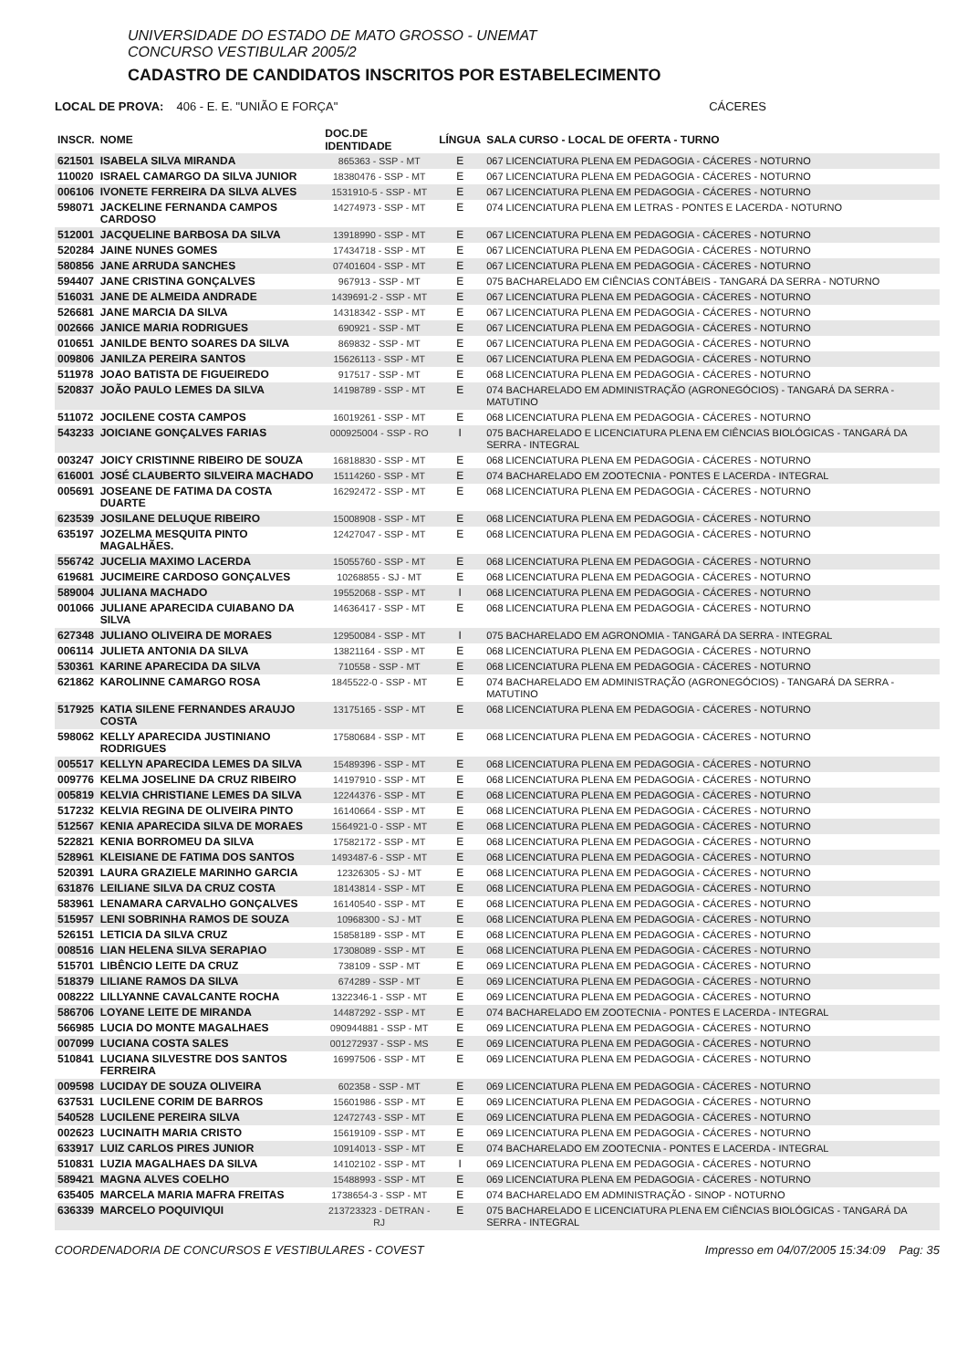UNIVERSIDADE DO ESTADO DE MATO GROSSO - UNEMAT
CONCURSO VESTIBULAR 2005/2
CADASTRO DE CANDIDATOS INSCRITOS POR ESTABELECIMENTO
LOCAL DE PROVA: 406 - E. E. "UNIÃO E FORÇA" CÁCERES
| INSCR. | NOME | DOC.DE IDENTIDADE | LÍNGUA | SALA CURSO - LOCAL DE OFERTA - TURNO |
| --- | --- | --- | --- | --- |
| 621501 | ISABELA SILVA MIRANDA | 865363 - SSP - MT | E | 067 LICENCIATURA PLENA EM PEDAGOGIA - CÁCERES - NOTURNO |
| 110020 | ISRAEL CAMARGO DA SILVA JUNIOR | 18380476 - SSP - MT | E | 067 LICENCIATURA PLENA EM PEDAGOGIA - CÁCERES - NOTURNO |
| 006106 | IVONETE FERREIRA DA SILVA ALVES | 1531910-5 - SSP - MT | E | 067 LICENCIATURA PLENA EM PEDAGOGIA - CÁCERES - NOTURNO |
| 598071 | JACKELINE FERNANDA CAMPOS CARDOSO | 14274973 - SSP - MT | E | 074 LICENCIATURA PLENA EM LETRAS - PONTES E LACERDA - NOTURNO |
| 512001 | JACQUELINE BARBOSA DA SILVA | 13918990 - SSP - MT | E | 067 LICENCIATURA PLENA EM PEDAGOGIA - CÁCERES - NOTURNO |
| 520284 | JAINE NUNES GOMES | 17434718 - SSP - MT | E | 067 LICENCIATURA PLENA EM PEDAGOGIA - CÁCERES - NOTURNO |
| 580856 | JANE ARRUDA SANCHES | 07401604 - SSP - MT | E | 067 LICENCIATURA PLENA EM PEDAGOGIA - CÁCERES - NOTURNO |
| 594407 | JANE CRISTINA GONÇALVES | 967913 - SSP - MT | E | 075 BACHARELADO EM CIÊNCIAS CONTÁBEIS - TANGARÁ DA SERRA - NOTURNO |
| 516031 | JANE DE ALMEIDA ANDRADE | 1439691-2 - SSP - MT | E | 067 LICENCIATURA PLENA EM PEDAGOGIA - CÁCERES - NOTURNO |
| 526681 | JANE MARCIA DA SILVA | 14318342 - SSP - MT | E | 067 LICENCIATURA PLENA EM PEDAGOGIA - CÁCERES - NOTURNO |
| 002666 | JANICE MARIA RODRIGUES | 690921 - SSP - MT | E | 067 LICENCIATURA PLENA EM PEDAGOGIA - CÁCERES - NOTURNO |
| 010651 | JANILDE BENTO SOARES DA SILVA | 869832 - SSP - MT | E | 067 LICENCIATURA PLENA EM PEDAGOGIA - CÁCERES - NOTURNO |
| 009806 | JANILZA PEREIRA SANTOS | 15626113 - SSP - MT | E | 067 LICENCIATURA PLENA EM PEDAGOGIA - CÁCERES - NOTURNO |
| 511978 | JOAO BATISTA DE FIGUEIREDO | 917517 - SSP - MT | E | 068 LICENCIATURA PLENA EM PEDAGOGIA - CÁCERES - NOTURNO |
| 520837 | JOÃO PAULO LEMES DA SILVA | 14198789 - SSP - MT | E | 074 BACHARELADO EM ADMINISTRAÇÃO (AGRONEGÓCIOS) - TANGARÁ DA SERRA - MATUTINO |
| 511072 | JOCILENE COSTA CAMPOS | 16019261 - SSP - MT | E | 068 LICENCIATURA PLENA EM PEDAGOGIA - CÁCERES - NOTURNO |
| 543233 | JOICIANE GONÇALVES FARIAS | 000925004 - SSP - RO | I | 075 BACHARELADO E LICENCIATURA PLENA EM CIÊNCIAS BIOLÓGICAS - TANGARÁ DA SERRA - INTEGRAL |
| 003247 | JOICY CRISTINNE RIBEIRO DE SOUZA | 16818830 - SSP - MT | E | 068 LICENCIATURA PLENA EM PEDAGOGIA - CÁCERES - NOTURNO |
| 616001 | JOSÉ CLAUBERTO SILVEIRA MACHADO | 15114260 - SSP - MT | E | 074 BACHARELADO EM ZOOTECNIA - PONTES E LACERDA - INTEGRAL |
| 005691 | JOSEANE DE FATIMA DA COSTA DUARTE | 16292472 - SSP - MT | E | 068 LICENCIATURA PLENA EM PEDAGOGIA - CÁCERES - NOTURNO |
| 623539 | JOSILANE DELUQUE RIBEIRO | 15008908 - SSP - MT | E | 068 LICENCIATURA PLENA EM PEDAGOGIA - CÁCERES - NOTURNO |
| 635197 | JOZELMA MESQUITA PINTO MAGALHÃES. | 12427047 - SSP - MT | E | 068 LICENCIATURA PLENA EM PEDAGOGIA - CÁCERES - NOTURNO |
| 556742 | JUCELIA MAXIMO LACERDA | 15055760 - SSP - MT | E | 068 LICENCIATURA PLENA EM PEDAGOGIA - CÁCERES - NOTURNO |
| 619681 | JUCIMEIRE CARDOSO GONÇALVES | 10268855 - SJ - MT | E | 068 LICENCIATURA PLENA EM PEDAGOGIA - CÁCERES - NOTURNO |
| 589004 | JULIANA MACHADO | 19552068 - SSP - MT | I | 068 LICENCIATURA PLENA EM PEDAGOGIA - CÁCERES - NOTURNO |
| 001066 | JULIANE APARECIDA CUIABANO DA SILVA | 14636417 - SSP - MT | E | 068 LICENCIATURA PLENA EM PEDAGOGIA - CÁCERES - NOTURNO |
| 627348 | JULIANO OLIVEIRA DE MORAES | 12950084 - SSP - MT | I | 075 BACHARELADO EM AGRONOMIA - TANGARÁ DA SERRA - INTEGRAL |
| 006114 | JULIETA ANTONIA DA SILVA | 13821164 - SSP - MT | E | 068 LICENCIATURA PLENA EM PEDAGOGIA - CÁCERES - NOTURNO |
| 530361 | KARINE APARECIDA DA SILVA | 710558 - SSP - MT | E | 068 LICENCIATURA PLENA EM PEDAGOGIA - CÁCERES - NOTURNO |
| 621862 | KAROLINNE CAMARGO ROSA | 1845522-0 - SSP - MT | E | 074 BACHARELADO EM ADMINISTRAÇÃO (AGRONEGÓCIOS) - TANGARÁ DA SERRA - MATUTINO |
| 517925 | KATIA SILENE FERNANDES ARAUJO COSTA | 13175165 - SSP - MT | E | 068 LICENCIATURA PLENA EM PEDAGOGIA - CÁCERES - NOTURNO |
| 598062 | KELLY APARECIDA JUSTINIANO RODRIGUES | 17580684 - SSP - MT | E | 068 LICENCIATURA PLENA EM PEDAGOGIA - CÁCERES - NOTURNO |
| 005517 | KELLYN APARECIDA LEMES DA SILVA | 15489396 - SSP - MT | E | 068 LICENCIATURA PLENA EM PEDAGOGIA - CÁCERES - NOTURNO |
| 009776 | KELMA JOSELINE DA CRUZ RIBEIRO | 14197910 - SSP - MT | E | 068 LICENCIATURA PLENA EM PEDAGOGIA - CÁCERES - NOTURNO |
| 005819 | KELVIA CHRISTIANE LEMES DA SILVA | 12244376 - SSP - MT | E | 068 LICENCIATURA PLENA EM PEDAGOGIA - CÁCERES - NOTURNO |
| 517232 | KELVIA REGINA DE OLIVEIRA PINTO | 16140664 - SSP - MT | E | 068 LICENCIATURA PLENA EM PEDAGOGIA - CÁCERES - NOTURNO |
| 512567 | KENIA APARECIDA SILVA DE MORAES | 1564921-0 - SSP - MT | E | 068 LICENCIATURA PLENA EM PEDAGOGIA - CÁCERES - NOTURNO |
| 522821 | KENIA BORROMEU DA SILVA | 17582172 - SSP - MT | E | 068 LICENCIATURA PLENA EM PEDAGOGIA - CÁCERES - NOTURNO |
| 528961 | KLEISIANE DE FATIMA DOS SANTOS | 1493487-6 - SSP - MT | E | 068 LICENCIATURA PLENA EM PEDAGOGIA - CÁCERES - NOTURNO |
| 520391 | LAURA GRAZIELE MARINHO GARCIA | 12326305 - SJ - MT | E | 068 LICENCIATURA PLENA EM PEDAGOGIA - CÁCERES - NOTURNO |
| 631876 | LEILIANE SILVA DA CRUZ COSTA | 18143814 - SSP - MT | E | 068 LICENCIATURA PLENA EM PEDAGOGIA - CÁCERES - NOTURNO |
| 583961 | LENAMARA CARVALHO GONÇALVES | 16140540 - SSP - MT | E | 068 LICENCIATURA PLENA EM PEDAGOGIA - CÁCERES - NOTURNO |
| 515957 | LENI SOBRINHA RAMOS DE SOUZA | 10968300 - SJ - MT | E | 068 LICENCIATURA PLENA EM PEDAGOGIA - CÁCERES - NOTURNO |
| 526151 | LETICIA DA SILVA CRUZ | 15858189 - SSP - MT | E | 068 LICENCIATURA PLENA EM PEDAGOGIA - CÁCERES - NOTURNO |
| 008516 | LIAN HELENA SILVA SERAPIAO | 17308089 - SSP - MT | E | 068 LICENCIATURA PLENA EM PEDAGOGIA - CÁCERES - NOTURNO |
| 515701 | LIBÊNCIO LEITE DA CRUZ | 738109 - SSP - MT | E | 069 LICENCIATURA PLENA EM PEDAGOGIA - CÁCERES - NOTURNO |
| 518379 | LILIANE RAMOS DA SILVA | 674289 - SSP - MT | E | 069 LICENCIATURA PLENA EM PEDAGOGIA - CÁCERES - NOTURNO |
| 008222 | LILLYANNE CAVALCANTE ROCHA | 1322346-1 - SSP - MT | E | 069 LICENCIATURA PLENA EM PEDAGOGIA - CÁCERES - NOTURNO |
| 586706 | LOYANE LEITE DE MIRANDA | 14487292 - SSP - MT | E | 074 BACHARELADO EM ZOOTECNIA - PONTES E LACERDA - INTEGRAL |
| 566985 | LUCIA DO MONTE MAGALHAES | 090944881 - SSP - MT | E | 069 LICENCIATURA PLENA EM PEDAGOGIA - CÁCERES - NOTURNO |
| 007099 | LUCIANA COSTA SALES | 001272937 - SSP - MS | E | 069 LICENCIATURA PLENA EM PEDAGOGIA - CÁCERES - NOTURNO |
| 510841 | LUCIANA SILVESTRE DOS SANTOS FERREIRA | 16997506 - SSP - MT | E | 069 LICENCIATURA PLENA EM PEDAGOGIA - CÁCERES - NOTURNO |
| 009598 | LUCIDAY DE SOUZA OLIVEIRA | 602358 - SSP - MT | E | 069 LICENCIATURA PLENA EM PEDAGOGIA - CÁCERES - NOTURNO |
| 637531 | LUCILENE CORIM DE BARROS | 15601986 - SSP - MT | E | 069 LICENCIATURA PLENA EM PEDAGOGIA - CÁCERES - NOTURNO |
| 540528 | LUCILENE PEREIRA SILVA | 12472743 - SSP - MT | E | 069 LICENCIATURA PLENA EM PEDAGOGIA - CÁCERES - NOTURNO |
| 002623 | LUCINAITH MARIA CRISTO | 15619109 - SSP - MT | E | 069 LICENCIATURA PLENA EM PEDAGOGIA - CÁCERES - NOTURNO |
| 633917 | LUIZ CARLOS PIRES JUNIOR | 10914013 - SSP - MT | E | 074 BACHARELADO EM ZOOTECNIA - PONTES E LACERDA - INTEGRAL |
| 510831 | LUZIA MAGALHAES DA SILVA | 14102102 - SSP - MT | I | 069 LICENCIATURA PLENA EM PEDAGOGIA - CÁCERES - NOTURNO |
| 589421 | MAGNA ALVES COELHO | 15488993 - SSP - MT | E | 069 LICENCIATURA PLENA EM PEDAGOGIA - CÁCERES - NOTURNO |
| 635405 | MARCELA MARIA MAFRA FREITAS | 1738654-3 - SSP - MT | E | 074 BACHARELADO EM ADMINISTRAÇÃO - SINOP - NOTURNO |
| 636339 | MARCELO POQUIVIQUI | 213723323 - DETRAN - RJ | E | 075 BACHARELADO E LICENCIATURA PLENA EM CIÊNCIAS BIOLÓGICAS - TANGARÁ DA SERRA - INTEGRAL |
COORDENADORIA DE CONCURSOS E VESTIBULARES - COVEST Impresso em 04/07/2005 15:34:09 Pag: 35